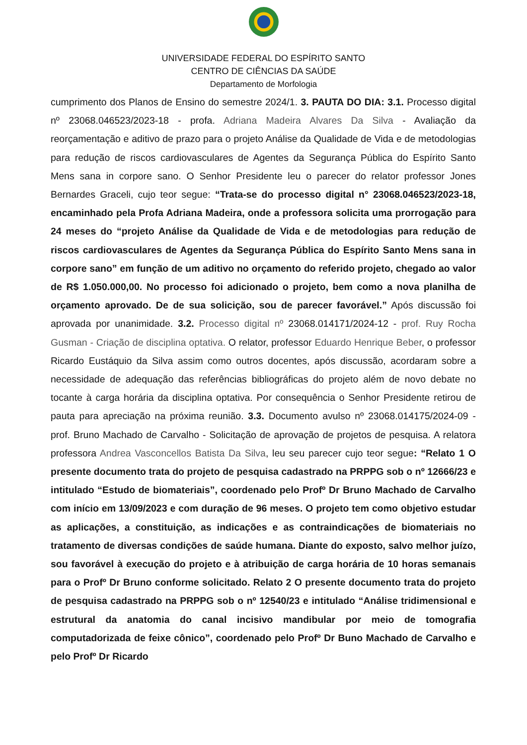UNIVERSIDADE FEDERAL DO ESPÍRITO SANTO
CENTRO DE CIÊNCIAS DA SAÚDE
Departamento de Morfologia
cumprimento dos Planos de Ensino do semestre 2024/1. 3. PAUTA DO DIA: 3.1. Processo digital nº 23068.046523/2023-18 - profa. Adriana Madeira Alvares Da Silva - Avaliação da reorçamentação e aditivo de prazo para o projeto Análise da Qualidade de Vida e de metodologias para redução de riscos cardiovasculares de Agentes da Segurança Pública do Espírito Santo Mens sana in corpore sano. O Senhor Presidente leu o parecer do relator professor Jones Bernardes Graceli, cujo teor segue: “Trata-se do processo digital n° 23068.046523/2023-18, encaminhado pela Profa Adriana Madeira, onde a professora solicita uma prorrogação para 24 meses do “projeto Análise da Qualidade de Vida e de metodologias para redução de riscos cardiovasculares de Agentes da Segurança Pública do Espírito Santo Mens sana in corpore sano” em função de um aditivo no orçamento do referido projeto, chegado ao valor de R$ 1.050.000,00. No processo foi adicionado o projeto, bem como a nova planilha de orçamento aprovado. De de sua solicição, sou de parecer favorável.” Após discussão foi aprovada por unanimidade. 3.2. Processo digital nº 23068.014171/2024-12 - prof. Ruy Rocha Gusman - Criação de disciplina optativa. O relator, professor Eduardo Henrique Beber, o professor Ricardo Eustáquio da Silva assim como outros docentes, após discussão, acordaram sobre a necessidade de adequação das referências bibliográficas do projeto além de novo debate no tocante à carga horária da disciplina optativa. Por consequência o Senhor Presidente retirou de pauta para apreciação na próxima reunião. 3.3. Documento avulso nº 23068.014175/2024-09 - prof. Bruno Machado de Carvalho - Solicitação de aprovação de projetos de pesquisa. A relatora professora Andrea Vasconcellos Batista Da Silva, leu seu parecer cujo teor segue: “Relato 1 O presente documento trata do projeto de pesquisa cadastrado na PRPPG sob o nº 12666/23 e intitulado “Estudo de biomateriais”, coordenado pelo Profº Dr Bruno Machado de Carvalho com início em 13/09/2023 e com duração de 96 meses. O projeto tem como objetivo estudar as aplicações, a constituição, as indicações e as contraindicações de biomateriais no tratamento de diversas condições de saúde humana. Diante do exposto, salvo melhor juízo, sou favorável à execução do projeto e à atribuição de carga horária de 10 horas semanais para o Profº Dr Bruno conforme solicitado. Relato 2 O presente documento trata do projeto de pesquisa cadastrado na PRPPG sob o nº 12540/23 e intitulado “Análise tridimensional e estrutural da anatomia do canal incisivo mandibular por meio de tomografia computadorizada de feixe cônico”, coordenado pelo Profº Dr Buno Machado de Carvalho e pelo Profº Dr Ricardo